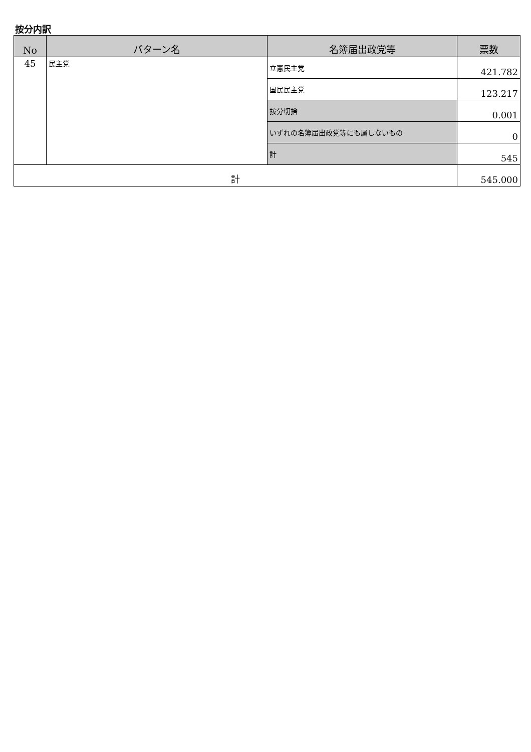按分内訳
| No | パターン名 | 名簿届出政党等 | 票数 |
| --- | --- | --- | --- |
| 45 | 民主党 | 立憲民主党 | 421.782 |
| | | 国民民主党 | 123.217 |
| | | 按分切捨 | 0.001 |
| | | いずれの名簿届出政党等にも属しないもの | 0 |
| | | 計 | 545 |
| 計 | | | 545.000 |